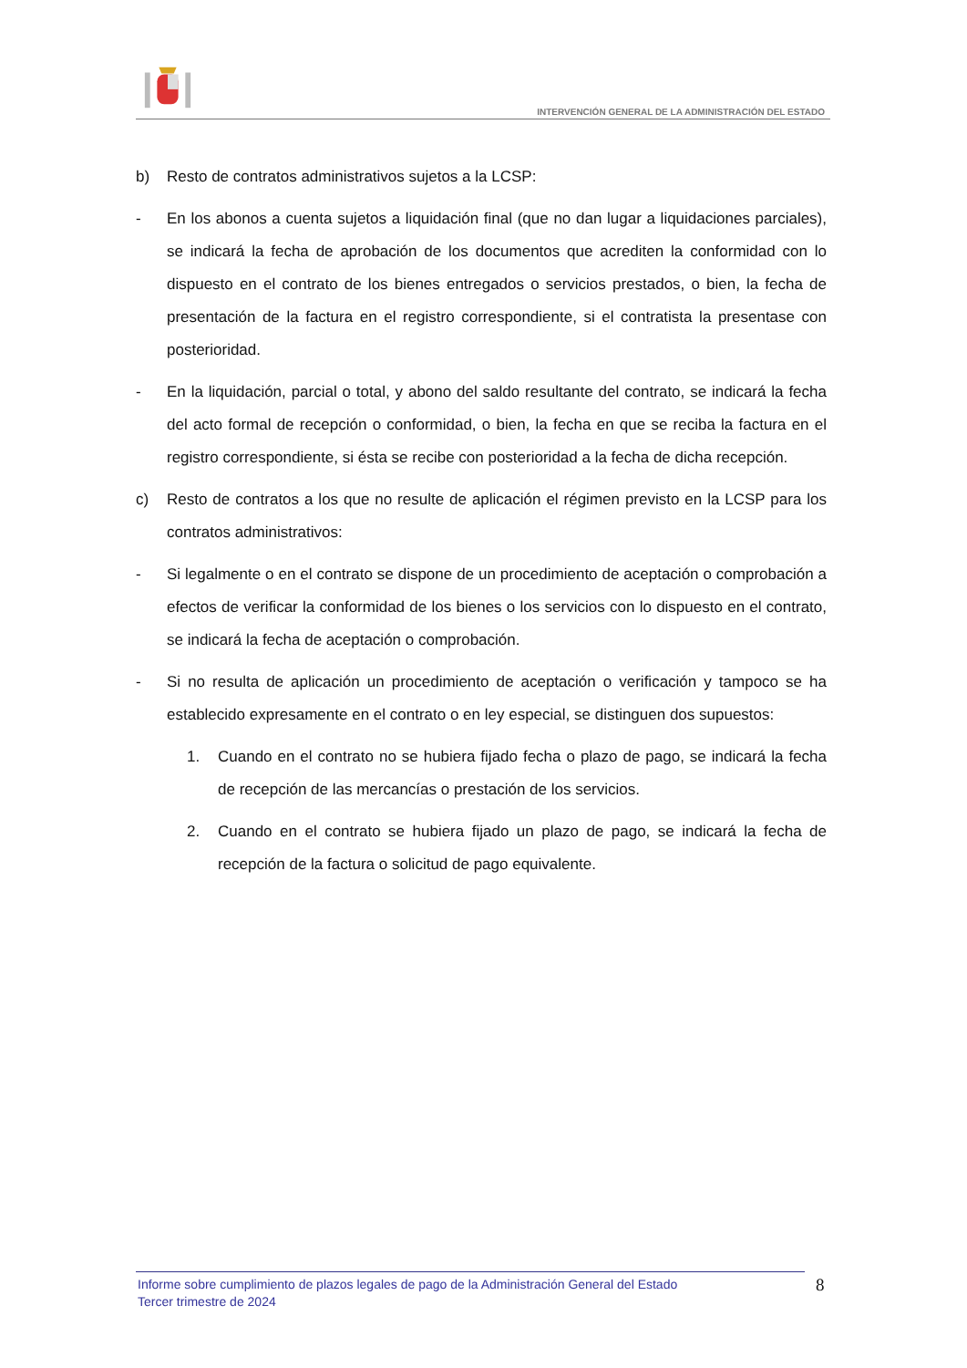INTERVENCIÓN GENERAL DE LA ADMINISTRACIÓN DEL ESTADO
b) Resto de contratos administrativos sujetos a la LCSP:
- En los abonos a cuenta sujetos a liquidación final (que no dan lugar a liquidaciones parciales), se indicará la fecha de aprobación de los documentos que acrediten la conformidad con lo dispuesto en el contrato de los bienes entregados o servicios prestados, o bien, la fecha de presentación de la factura en el registro correspondiente, si el contratista la presentase con posterioridad.
- En la liquidación, parcial o total, y abono del saldo resultante del contrato, se indicará la fecha del acto formal de recepción o conformidad, o bien, la fecha en que se reciba la factura en el registro correspondiente, si ésta se recibe con posterioridad a la fecha de dicha recepción.
c) Resto de contratos a los que no resulte de aplicación el régimen previsto en la LCSP para los contratos administrativos:
- Si legalmente o en el contrato se dispone de un procedimiento de aceptación o comprobación a efectos de verificar la conformidad de los bienes o los servicios con lo dispuesto en el contrato, se indicará la fecha de aceptación o comprobación.
- Si no resulta de aplicación un procedimiento de aceptación o verificación y tampoco se ha establecido expresamente en el contrato o en ley especial, se distinguen dos supuestos:
1. Cuando en el contrato no se hubiera fijado fecha o plazo de pago, se indicará la fecha de recepción de las mercancías o prestación de los servicios.
2. Cuando en el contrato se hubiera fijado un plazo de pago, se indicará la fecha de recepción de la factura o solicitud de pago equivalente.
Informe sobre cumplimiento de plazos legales de pago de la Administración General del Estado
Tercer trimestre de 2024
8